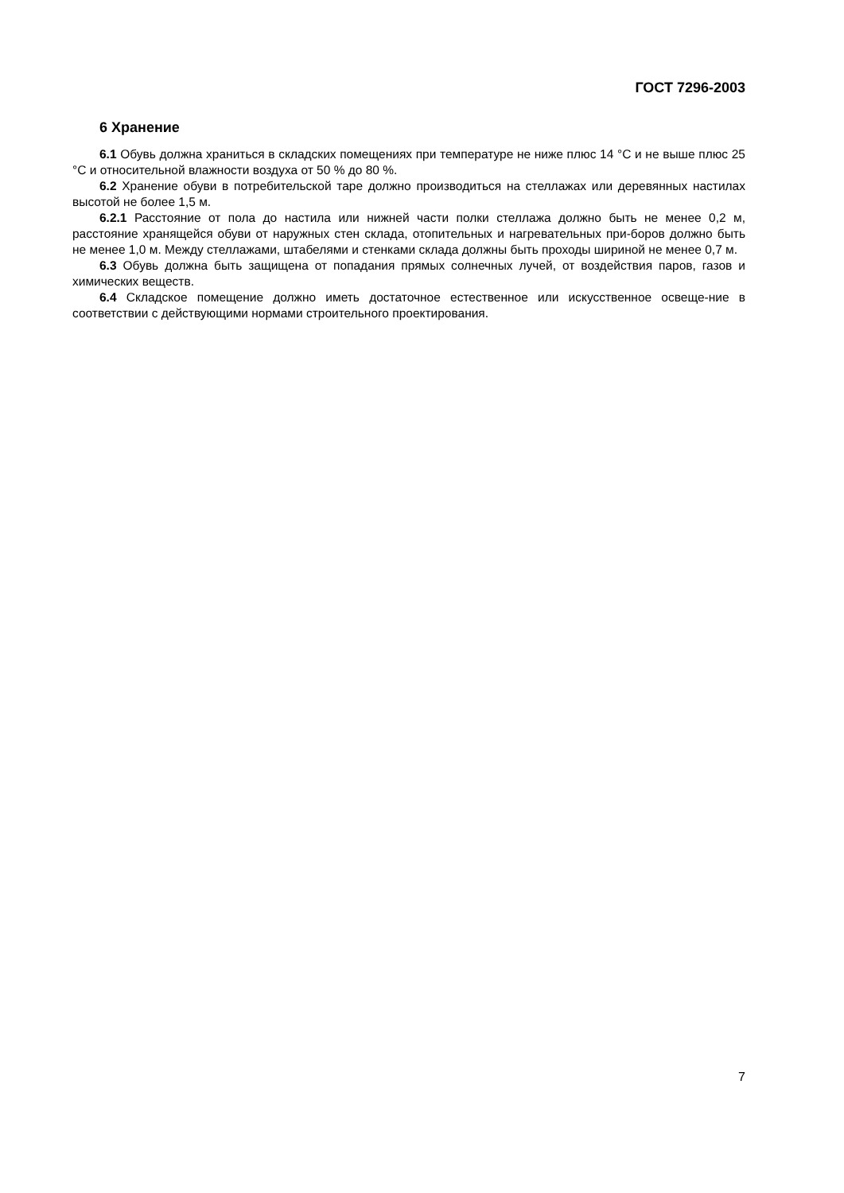ГОСТ 7296-2003
6 Хранение
6.1 Обувь должна храниться в складских помещениях при температуре не ниже плюс 14 °С и не выше плюс 25 °С и относительной влажности воздуха от 50 % до 80 %.
6.2 Хранение обуви в потребительской таре должно производиться на стеллажах или деревянных настилах высотой не более 1,5 м.
6.2.1 Расстояние от пола до настила или нижней части полки стеллажа должно быть не менее 0,2 м, расстояние хранящейся обуви от наружных стен склада, отопительных и нагревательных при-боров должно быть не менее 1,0 м. Между стеллажами, штабелями и стенками склада должны быть проходы шириной не менее 0,7 м.
6.3 Обувь должна быть защищена от попадания прямых солнечных лучей, от воздействия паров, газов и химических веществ.
6.4 Складское помещение должно иметь достаточное естественное или искусственное освеще-ние в соответствии с действующими нормами строительного проектирования.
7